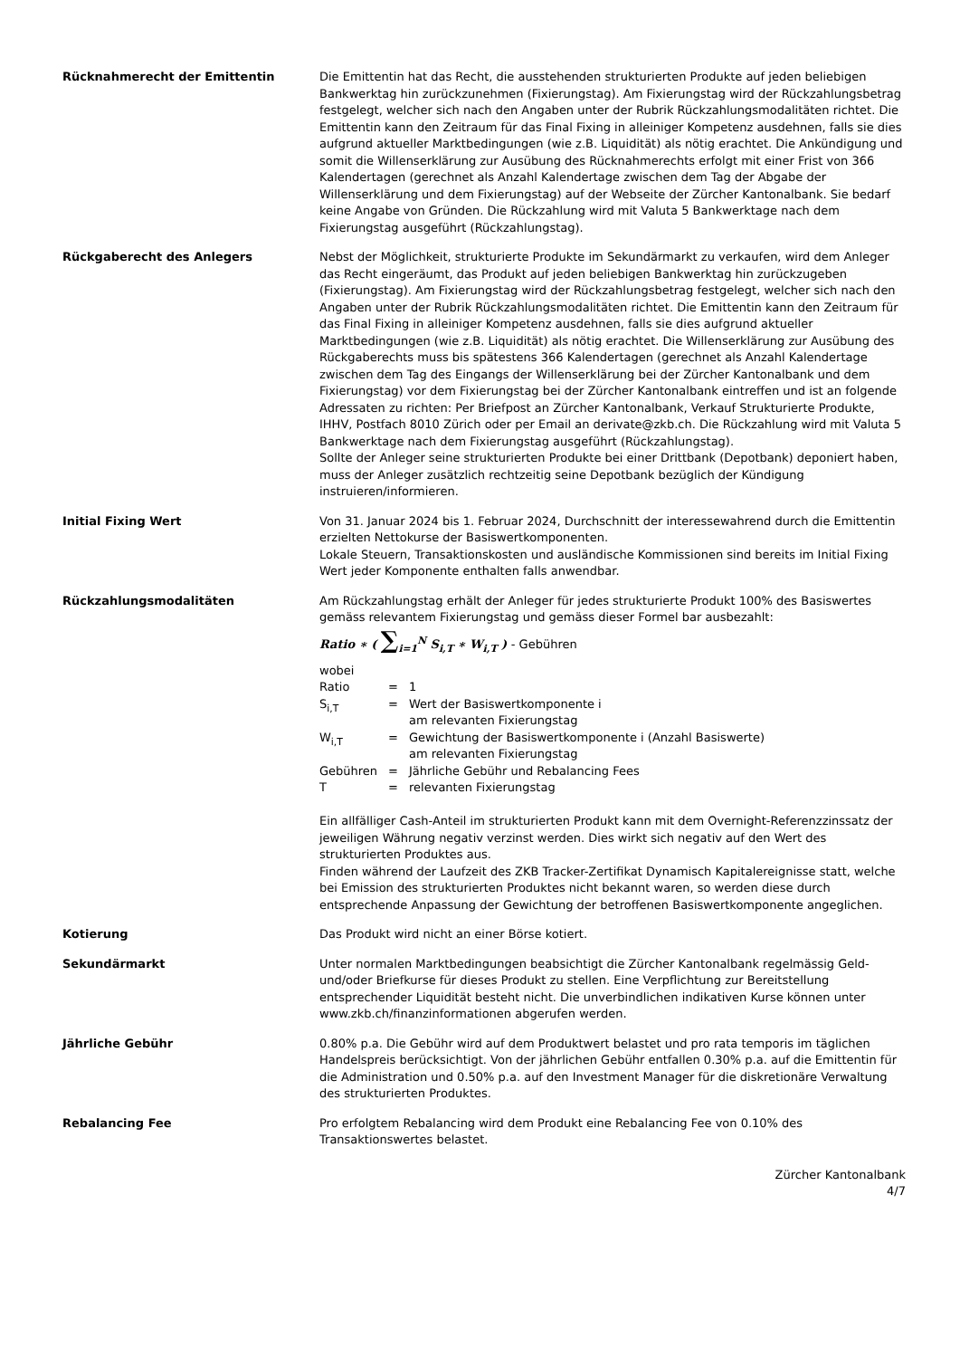Rücknahmerecht der Emittentin Die Emittentin hat das Recht, die ausstehenden strukturierten Produkte auf jeden beliebigen Bankwerktag hin zurückzunehmen (Fixierungstag). Am Fixierungstag wird der Rückzahlungsbetrag festgelegt, welcher sich nach den Angaben unter der Rubrik Rückzahlungsmodalitäten richtet. Die Emittentin kann den Zeitraum für das Final Fixing in alleiniger Kompetenz ausdehnen, falls sie dies aufgrund aktueller Marktbedingungen (wie z.B. Liquidität) als nötig erachtet. Die Ankündigung und somit die Willenserklärung zur Ausübung des Rücknahmerechts erfolgt mit einer Frist von 366 Kalendertagen (gerechnet als Anzahl Kalendertage zwischen dem Tag der Abgabe der Willenserklärung und dem Fixierungstag) auf der Webseite der Zürcher Kantonalbank. Sie bedarf keine Angabe von Gründen. Die Rückzahlung wird mit Valuta 5 Bankwerktage nach dem Fixierungstag ausgeführt (Rückzahlungstag).
Rückgaberecht des Anlegers Nebst der Möglichkeit, strukturierte Produkte im Sekundärmarkt zu verkaufen, wird dem Anleger das Recht eingeräumt, das Produkt auf jeden beliebigen Bankwerktag hin zurückzugeben (Fixierungstag). Am Fixierungstag wird der Rückzahlungsbetrag festgelegt, welcher sich nach den Angaben unter der Rubrik Rückzahlungsmodalitäten richtet. Die Emittentin kann den Zeitraum für das Final Fixing in alleiniger Kompetenz ausdehnen, falls sie dies aufgrund aktueller Marktbedingungen (wie z.B. Liquidität) als nötig erachtet. Die Willenserklärung zur Ausübung des Rückgaberechts muss bis spätestens 366 Kalendertagen (gerechnet als Anzahl Kalendertage zwischen dem Tag des Eingangs der Willenserklärung bei der Zürcher Kantonalbank und dem Fixierungstag) vor dem Fixierungstag bei der Zürcher Kantonalbank eintreffen und ist an folgende Adressaten zu richten: Per Briefpost an Zürcher Kantonalbank, Verkauf Strukturierte Produkte, IHHV, Postfach 8010 Zürich oder per Email an derivate@zkb.ch. Die Rückzahlung wird mit Valuta 5 Bankwerktage nach dem Fixierungstag ausgeführt (Rückzahlungstag).
Sollte der Anleger seine strukturierten Produkte bei einer Drittbank (Depotbank) deponiert haben, muss der Anleger zusätzlich rechtzeitig seine Depotbank bezüglich der Kündigung instruieren/informieren.
Initial Fixing Wert Von 31. Januar 2024 bis 1. Februar 2024, Durchschnitt der interessewahrend durch die Emittentin erzielten Nettokurse der Basiswertkomponenten.
Lokale Steuern, Transaktionskosten und ausländische Kommissionen sind bereits im Initial Fixing Wert jeder Komponente enthalten falls anwendbar.
Rückzahlungsmodalitäten Am Rückzahlungstag erhält der Anleger für jedes strukturierte Produkt 100% des Basiswertes gemäss relevantem Fixierungstag und gemäss dieser Formel bar ausbezahlt:
Ratio ∗ ( ∑<sub>i=1</sub><sup>N</sup> S<sub>i,T</sub> ∗ W<sub>i,T</sub> ) - Gebühren
wobei
| Ratio | = | 1 |
| S<sub>i,T</sub> | = | Wert der Basiswertkomponente i am relevanten Fixierungstag |
| W<sub>i,T</sub> | = | Gewichtung der Basiswertkomponente i (Anzahl Basiswerte) am relevanten Fixierungstag |
| Gebühren | = | Jährliche Gebühr und Rebalancing Fees |
| T | = | relevanten Fixierungstag |
Ein allfälliger Cash-Anteil im strukturierten Produkt kann mit dem Overnight-Referenzzinssatz der jeweiligen Währung negativ verzinst werden. Dies wirkt sich negativ auf den Wert des strukturierten Produktes aus.
Finden während der Laufzeit des ZKB Tracker-Zertifikat Dynamisch Kapitalereignisse statt, welche bei Emission des strukturierten Produktes nicht bekannt waren, so werden diese durch entsprechende Anpassung der Gewichtung der betroffenen Basiswertkomponente angeglichen.
Kotierung Das Produkt wird nicht an einer Börse kotiert.
Sekundärmarkt Unter normalen Marktbedingungen beabsichtigt die Zürcher Kantonalbank regelmässig Geld- und/oder Briefkurse für dieses Produkt zu stellen. Eine Verpflichtung zur Bereitstellung entsprechender Liquidität besteht nicht. Die unverbindlichen indikativen Kurse können unter www.zkb.ch/finanzinformationen abgerufen werden.
Jährliche Gebühr 0.80% p.a. Die Gebühr wird auf dem Produktwert belastet und pro rata temporis im täglichen Handelspreis berücksichtigt. Von der jährlichen Gebühr entfallen 0.30% p.a. auf die Emittentin für die Administration und 0.50% p.a. auf den Investment Manager für die diskretionäre Verwaltung des strukturierten Produktes.
Rebalancing Fee Pro erfolgtem Rebalancing wird dem Produkt eine Rebalancing Fee von 0.10% des Transaktionswertes belastet.
Zürcher Kantonalbank
4/7